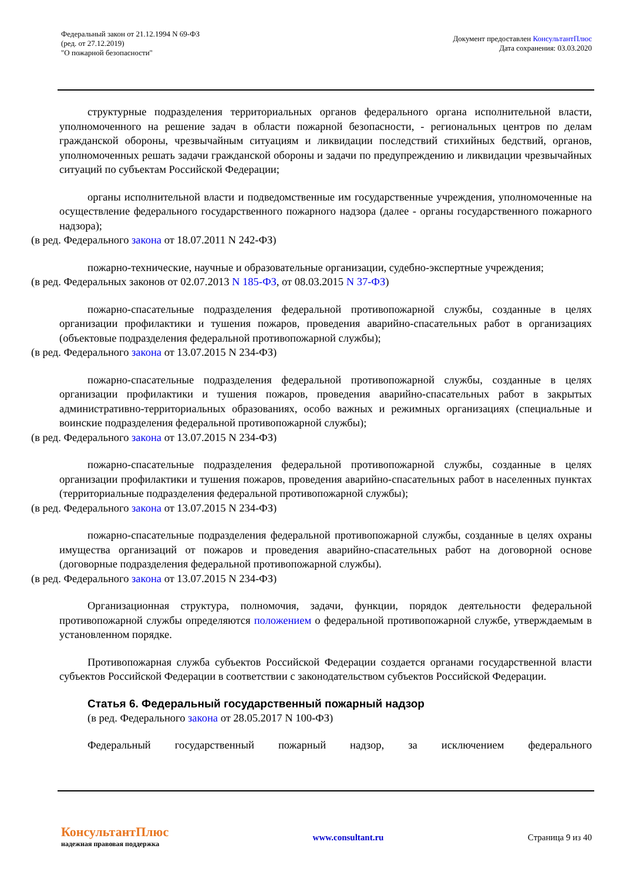Федеральный закон от 21.12.1994 N 69-ФЗ
(ред. от 27.12.2019)
"О пожарной безопасности"
Документ предоставлен КонсультантПлюс
Дата сохранения: 03.03.2020
структурные подразделения территориальных органов федерального органа исполнительной власти, уполномоченного на решение задач в области пожарной безопасности, - региональных центров по делам гражданской обороны, чрезвычайным ситуациям и ликвидации последствий стихийных бедствий, органов, уполномоченных решать задачи гражданской обороны и задачи по предупреждению и ликвидации чрезвычайных ситуаций по субъектам Российской Федерации;
органы исполнительной власти и подведомственные им государственные учреждения, уполномоченные на осуществление федерального государственного пожарного надзора (далее - органы государственного пожарного надзора);
(в ред. Федерального закона от 18.07.2011 N 242-ФЗ)
пожарно-технические, научные и образовательные организации, судебно-экспертные учреждения;
(в ред. Федеральных законов от 02.07.2013 N 185-ФЗ, от 08.03.2015 N 37-ФЗ)
пожарно-спасательные подразделения федеральной противопожарной службы, созданные в целях организации профилактики и тушения пожаров, проведения аварийно-спасательных работ в организациях (объектовые подразделения федеральной противопожарной службы);
(в ред. Федерального закона от 13.07.2015 N 234-ФЗ)
пожарно-спасательные подразделения федеральной противопожарной службы, созданные в целях организации профилактики и тушения пожаров, проведения аварийно-спасательных работ в закрытых административно-территориальных образованиях, особо важных и режимных организациях (специальные и воинские подразделения федеральной противопожарной службы);
(в ред. Федерального закона от 13.07.2015 N 234-ФЗ)
пожарно-спасательные подразделения федеральной противопожарной службы, созданные в целях организации профилактики и тушения пожаров, проведения аварийно-спасательных работ в населенных пунктах (территориальные подразделения федеральной противопожарной службы);
(в ред. Федерального закона от 13.07.2015 N 234-ФЗ)
пожарно-спасательные подразделения федеральной противопожарной службы, созданные в целях охраны имущества организаций от пожаров и проведения аварийно-спасательных работ на договорной основе (договорные подразделения федеральной противопожарной службы).
(в ред. Федерального закона от 13.07.2015 N 234-ФЗ)
Организационная структура, полномочия, задачи, функции, порядок деятельности федеральной противопожарной службы определяются положением о федеральной противопожарной службе, утверждаемым в установленном порядке.
Противопожарная служба субъектов Российской Федерации создается органами государственной власти субъектов Российской Федерации в соответствии с законодательством субъектов Российской Федерации.
Статья 6. Федеральный государственный пожарный надзор
(в ред. Федерального закона от 28.05.2017 N 100-ФЗ)
Федеральный государственный пожарный надзор, за исключением федерального
КонсультантПлюс
надежная правовая поддержка
www.consultant.ru Страница 9 из 40